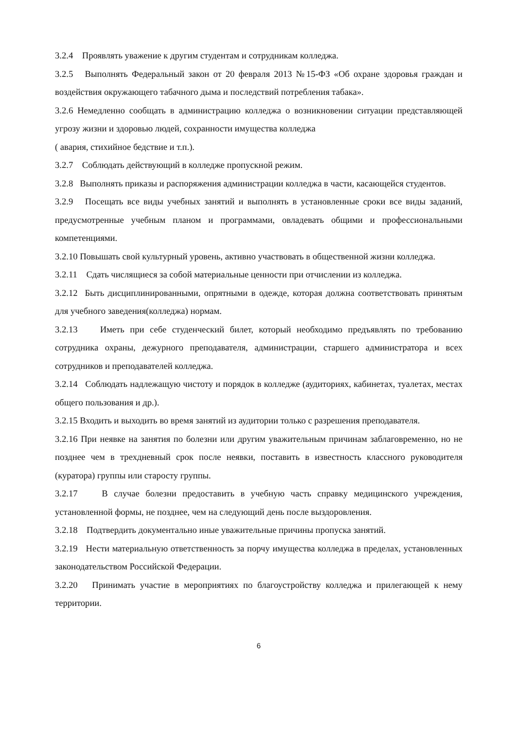3.2.4 Проявлять уважение к другим студентам и сотрудникам колледжа.
3.2.5 Выполнять Федеральный закон от 20 февраля 2013 №15-ФЗ «Об охране здоровья граждан и воздействия окружающего табачного дыма и последствий потребления табака».
3.2.6 Немедленно сообщать в администрацию колледжа о возникновении ситуации представляющей угрозу жизни и здоровью людей, сохранности имущества колледжа
( авария, стихийное бедствие и т.п.).
3.2.7 Соблюдать действующий в колледже пропускной режим.
3.2.8 Выполнять приказы и распоряжения администрации колледжа в части, касающейся студентов.
3.2.9 Посещать все виды учебных занятий и выполнять в установленные сроки все виды заданий, предусмотренные учебным планом и программами, овладевать общими и профессиональными компетенциями.
3.2.10 Повышать свой культурный уровень, активно участвовать в общественной жизни колледжа.
3.2.11 Сдать числящиеся за собой материальные ценности при отчислении из колледжа.
3.2.12 Быть дисциплинированными, опрятными в одежде, которая должна соответствовать принятым для учебного заведения(колледжа) нормам.
3.2.13 Иметь при себе студенческий билет, который необходимо предъявлять по требованию сотрудника охраны, дежурного преподавателя, администрации, старшего администратора и всех сотрудников и преподавателей колледжа.
3.2.14 Соблюдать надлежащую чистоту и порядок в колледже (аудиториях, кабинетах, туалетах, местах общего пользования и др.).
3.2.15 Входить и выходить во время занятий из аудитории только с разрешения преподавателя.
3.2.16 При неявке на занятия по болезни или другим уважительным причинам заблаговременно, но не позднее чем в трехдневный срок после неявки, поставить в известность классного руководителя (куратора) группы или старосту группы.
3.2.17 В случае болезни предоставить в учебную часть справку медицинского учреждения, установленной формы, не позднее, чем на следующий день после выздоровления.
3.2.18 Подтвердить документально иные уважительные причины пропуска занятий.
3.2.19 Нести материальную ответственность за порчу имущества колледжа в пределах, установленных законодательством Российской Федерации.
3.2.20 Принимать участие в мероприятиях по благоустройству колледжа и прилегающей к нему территории.
6